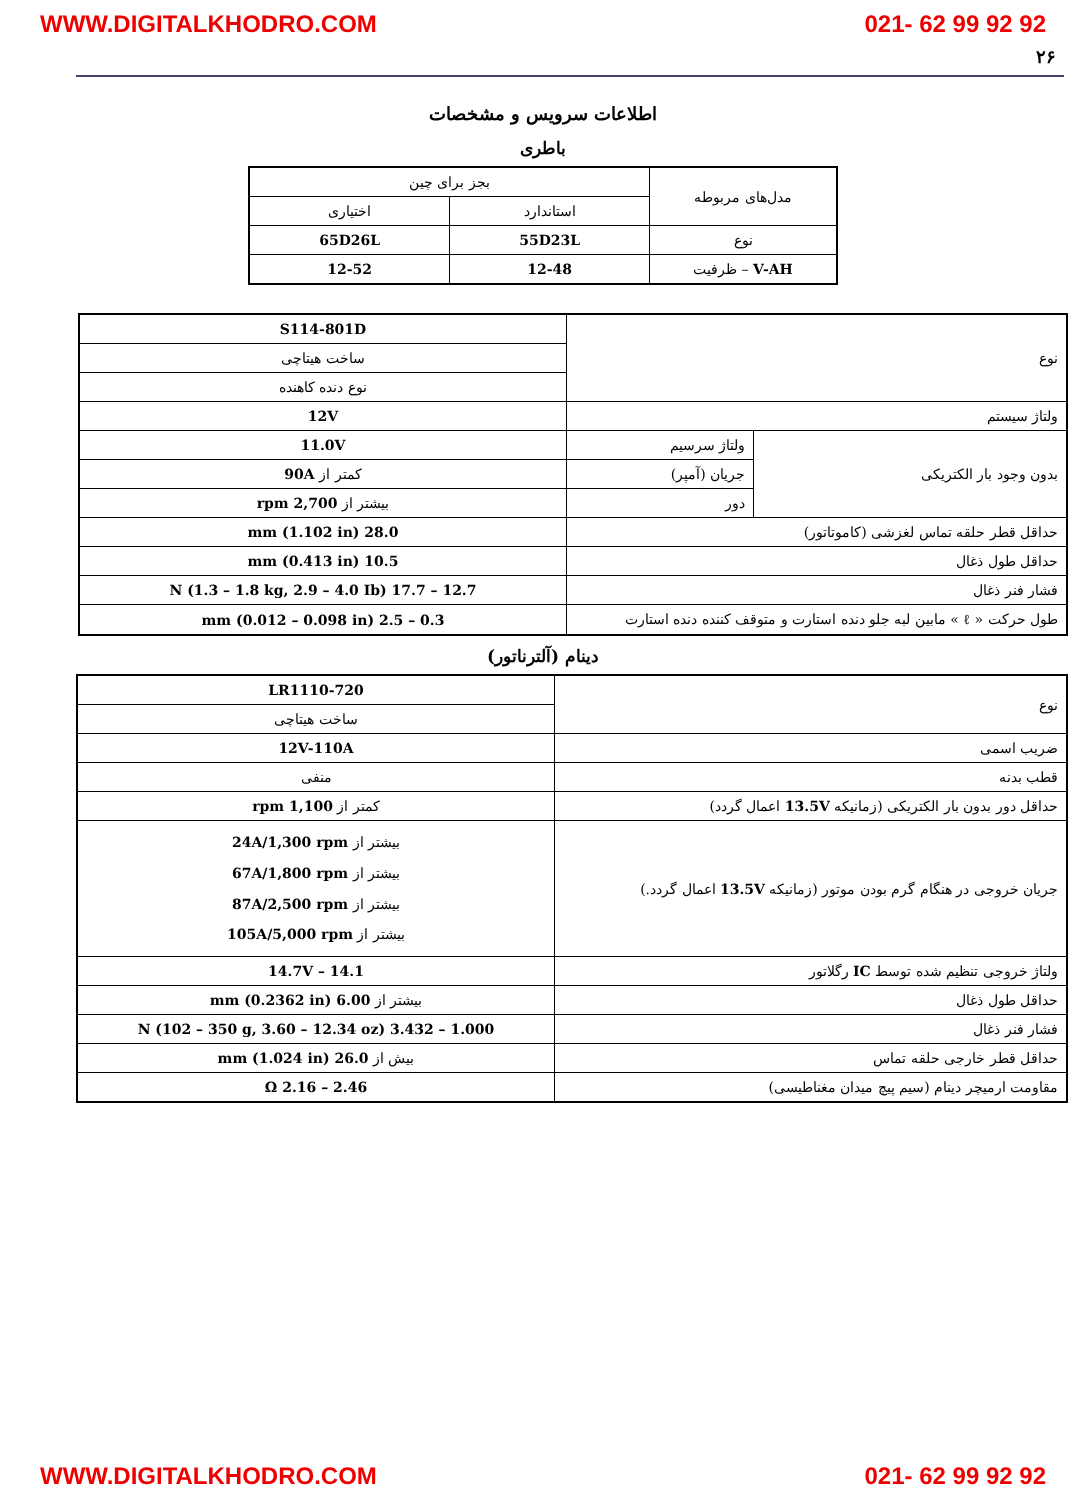WWW.DIGITALKHODRO.COM 021- 62 99 92 92
۲۶
اطلاعات سرویس و مشخصات
باطری
| مدل‌های مربوطه | بجز برای چین | |
| | استاندارد | اختیاری |
| نوع | 55D23L | 65D26L |
| V-AH – ظرفیت | 12-48 | 12-52 |
| نوع | | S114-801D |
| | | ساخت هیتاچی |
| | | نوع دنده کاهنده |
| ولتاژ سیستم | | 12V |
| بدون وجود بار الکتریکی | ولتاژ سرسیم | 11.0V |
| | جریان (آمپر) | کمتر از 90A |
| | دور | بیشتر از 2,700 rpm |
| حداقل قطر حلقه تماس لغزشی (کاموتاتور) | | 28.0 mm (1.102 in) |
| حداقل طول ذغال | | 10.5 mm (0.413 in) |
| فشار فنر ذغال | | 12.7 – 17.7 N (1.3 – 1.8 kg, 2.9 – 4.0 Ib) |
| طول حرکت « ℓ » مابین لبه جلو دنده استارت و متوقف کننده دنده استارت | | 0.3 – 2.5 mm (0.012 – 0.098 in) |
دینام (آلترناتور)
| نوع | LR1110-720 |
| | ساخت هیتاچی |
| ضریب اسمی | 12V-110A |
| قطب بدنه | منفی |
| حداقل دور بدون بار الکتریکی (زمانیکه 13.5V اعمال گردد) | کمتر از 1,100 rpm |
| جریان خروجی در هنگام گرم بودن موتور (زمانیکه 13.5V اعمال گردد.) | بیشتر از 24A/1,300 rpm بیشتر از 67A/1,800 rpm بیشتر از 87A/2,500 rpm بیشتر از 105A/5,000 rpm |
| ولتاژ خروجی تنظیم شده توسط IC رگلاتور | 14.1 – 14.7V |
| حداقل طول ذغال | بیشتر از 6.00 mm (0.2362 in) |
| فشار فنر ذغال | 1.000 – 3.432 N (102 – 350 g, 3.60 – 12.34 oz) |
| حداقل قطر خارجی حلقه تماس | بیش از 26.0 mm (1.024 in) |
| مقاومت ارمیچر دینام (سیم پیچ میدان مغناطیسی) | Ω 2.16 – 2.46 |
WWW.DIGITALKHODRO.COM 021- 62 99 92 92